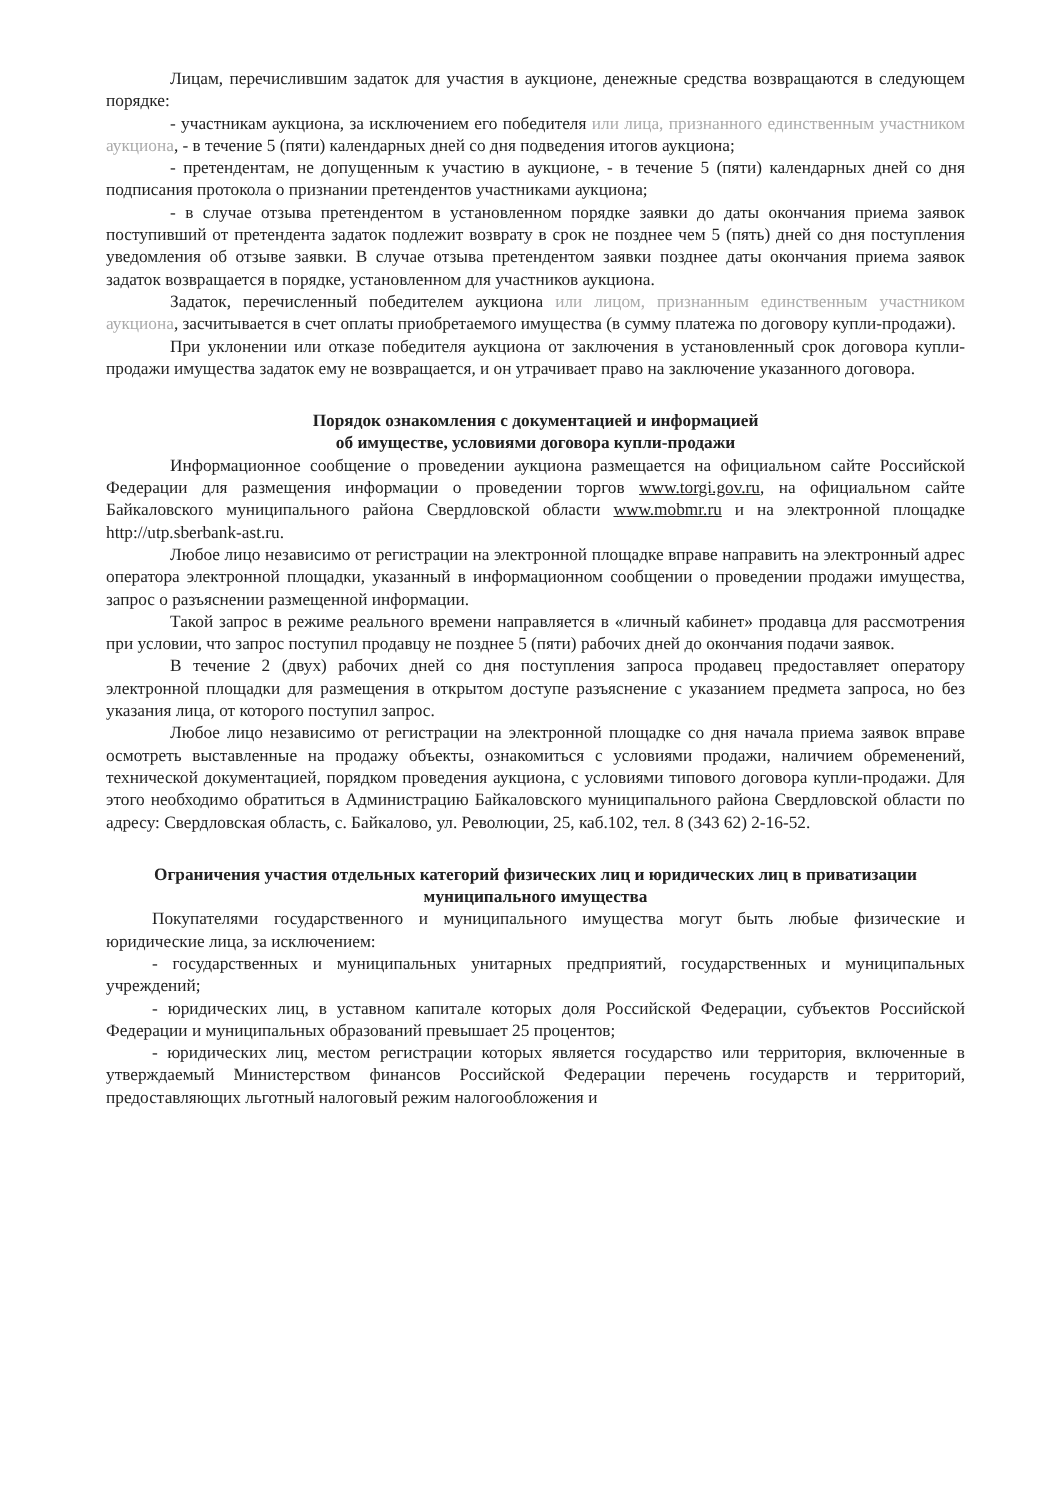Лицам, перечислившим задаток для участия в аукционе, денежные средства возвращаются в следующем порядке:
- участникам аукциона, за исключением его победителя или лица, признанного единственным участником аукциона, - в течение 5 (пяти) календарных дней со дня подведения итогов аукциона;
- претендентам, не допущенным к участию в аукционе, - в течение 5 (пяти) календарных дней со дня подписания протокола о признании претендентов участниками аукциона;
- в случае отзыва претендентом в установленном порядке заявки до даты окончания приема заявок поступивший от претендента задаток подлежит возврату в срок не позднее чем 5 (пять) дней со дня поступления уведомления об отзыве заявки. В случае отзыва претендентом заявки позднее даты окончания приема заявок задаток возвращается в порядке, установленном для участников аукциона.
Задаток, перечисленный победителем аукциона или лицом, признанным единственным участником аукциона, засчитывается в счет оплаты приобретаемого имущества (в сумму платежа по договору купли-продажи).
При уклонении или отказе победителя аукциона от заключения в установленный срок договора купли-продажи имущества задаток ему не возвращается, и он утрачивает право на заключение указанного договора.
Порядок ознакомления с документацией и информацией
об имуществе, условиями договора купли-продажи
Информационное сообщение о проведении аукциона размещается на официальном сайте Российской Федерации для размещения информации о проведении торгов www.torgi.gov.ru, на официальном сайте Байкаловского муниципального района Свердловской области www.mobmr.ru и на электронной площадке http://utp.sberbank-ast.ru.
Любое лицо независимо от регистрации на электронной площадке вправе направить на электронный адрес оператора электронной площадки, указанный в информационном сообщении о проведении продажи имущества, запрос о разъяснении размещенной информации.
Такой запрос в режиме реального времени направляется в «личный кабинет» продавца для рассмотрения при условии, что запрос поступил продавцу не позднее 5 (пяти) рабочих дней до окончания подачи заявок.
В течение 2 (двух) рабочих дней со дня поступления запроса продавец предоставляет оператору электронной площадки для размещения в открытом доступе разъяснение с указанием предмета запроса, но без указания лица, от которого поступил запрос.
Любое лицо независимо от регистрации на электронной площадке со дня начала приема заявок вправе осмотреть выставленные на продажу объекты, ознакомиться с условиями продажи, наличием обременений, технической документацией, порядком проведения аукциона, с условиями типового договора купли-продажи. Для этого необходимо обратиться в Администрацию Байкаловского муниципального района Свердловской области по адресу: Свердловская область, с. Байкалово, ул. Революции, 25, каб.102, тел. 8 (343 62) 2-16-52.
Ограничения участия отдельных категорий физических лиц и юридических лиц в приватизации муниципального имущества
Покупателями государственного и муниципального имущества могут быть любые физические и юридические лица, за исключением:
- государственных и муниципальных унитарных предприятий, государственных и муниципальных учреждений;
- юридических лиц, в уставном капитале которых доля Российской Федерации, субъектов Российской Федерации и муниципальных образований превышает 25 процентов;
- юридических лиц, местом регистрации которых является государство или территория, включенные в утверждаемый Министерством финансов Российской Федерации перечень государств и территорий, предоставляющих льготный налоговый режим налогообложения и